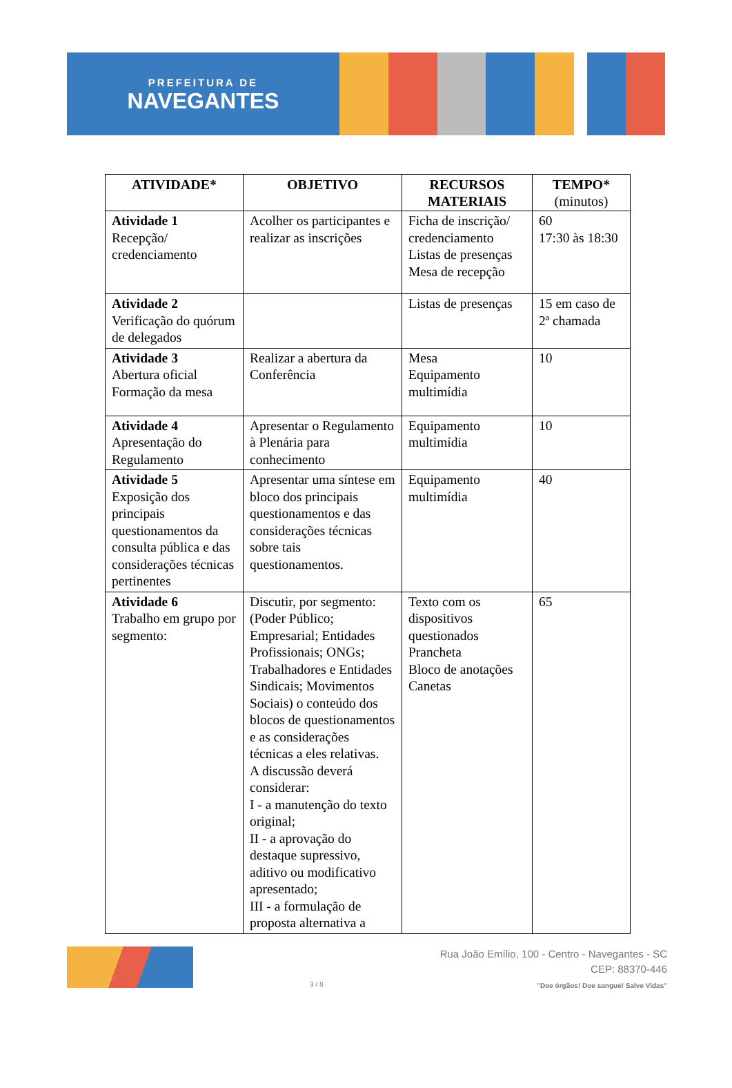PREFEITURA DE
NAVEGANTES
| ATIVIDADE* | OBJETIVO | RECURSOS MATERIAIS | TEMPO* (minutos) |
| --- | --- | --- | --- |
| Atividade 1 Recepção/ credenciamento | Acolher os participantes e realizar as inscrições | Ficha de inscrição/ credenciamento Listas de presenças Mesa de recepção | 60 17:30 às 18:30 |
| Atividade 2 Verificação do quórum de delegados | | Listas de presenças | 15 em caso de 2ª chamada |
| Atividade 3 Abertura oficial Formação da mesa | Realizar a abertura da Conferência | Mesa Equipamento multimídia | 10 |
| Atividade 4 Apresentação do Regulamento | Apresentar o Regulamento à Plenária para conhecimento | Equipamento multimídia | 10 |
| Atividade 5 Exposição dos principais questionamentos da consulta pública e das considerações técnicas pertinentes | Apresentar uma síntese em bloco dos principais questionamentos e das considerações técnicas sobre tais questionamentos. | Equipamento multimídia | 40 |
| Atividade 6 Trabalho em grupo por segmento: | Discutir, por segmento: (Poder Público; Empresarial; Entidades Profissionais; ONGs; Trabalhadores e Entidades Sindicais; Movimentos Sociais) o conteúdo dos blocos de questionamentos e as considerações técnicas a eles relativas. A discussão deverá considerar: I - a manutenção do texto original; II - a aprovação do destaque supressivo, aditivo ou modificativo apresentado; III - a formulação de proposta alternativa a | Texto com os dispositivos questionados Prancheta Bloco de anotações Canetas | 65 |
3 / 8
Rua João Emílio, 100 - Centro - Navegantes - SC
CEP: 88370-446
"Doe órgãos! Doe sangue! Salve Vidas"